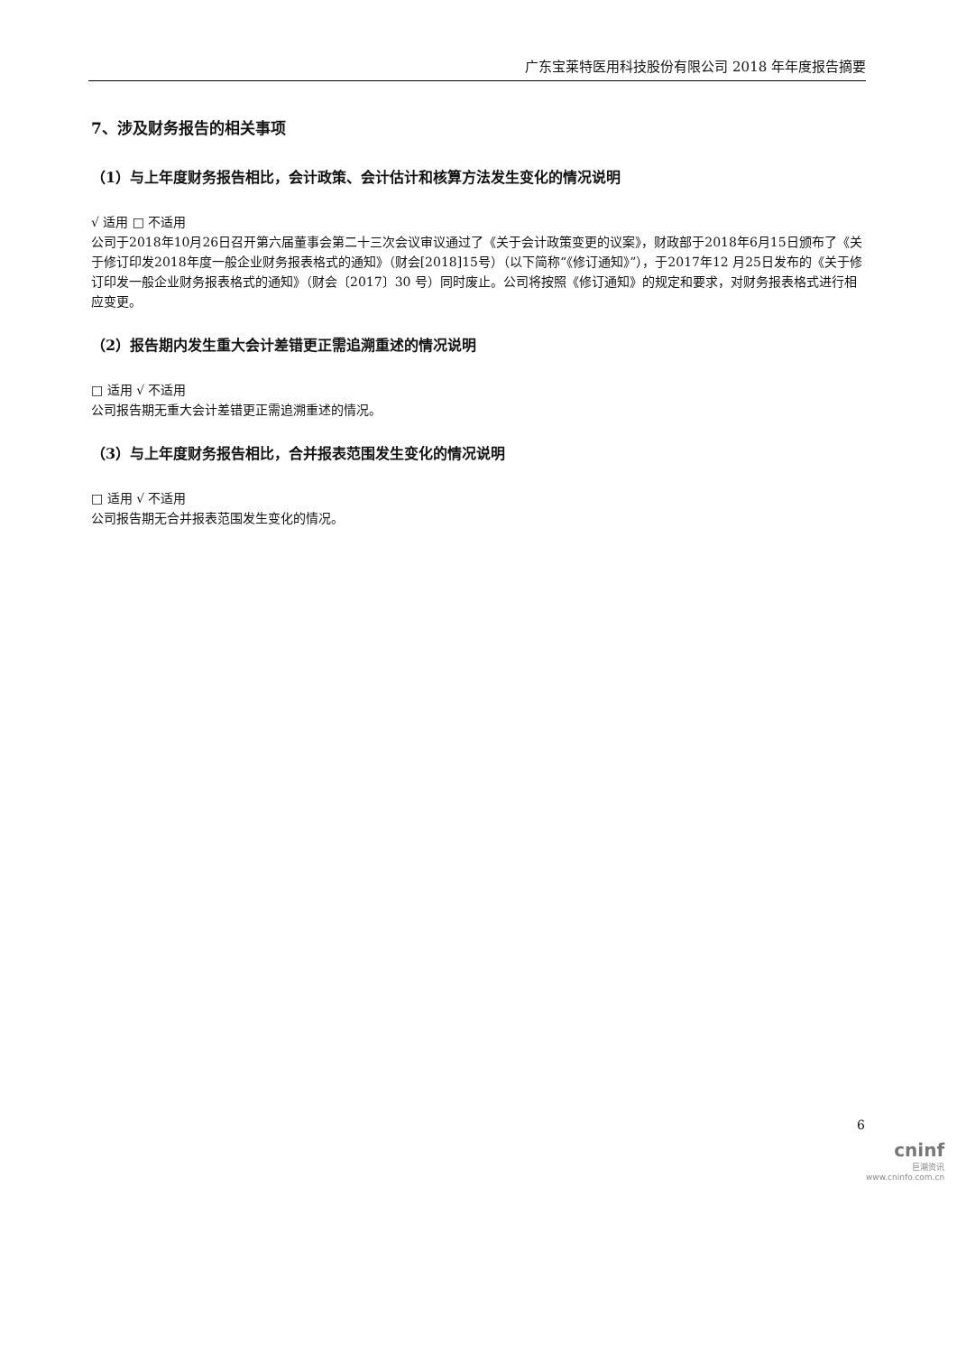广东宝莱特医用科技股份有限公司 2018 年年度报告摘要
7、涉及财务报告的相关事项
（1）与上年度财务报告相比，会计政策、会计估计和核算方法发生变化的情况说明
√ 适用 □ 不适用
公司于2018年10月26日召开第六届董事会第二十三次会议审议通过了《关于会计政策变更的议案》，财政部于2018年6月15日颁布了《关于修订印发2018年度一般企业财务报表格式的通知》（财会[2018]15号）（以下简称“《修订通知》”），于2017年12 月25日发布的《关于修订印发一般企业财务报表格式的通知》（财会〔2017〕30 号）同时废止。公司将按照《修订通知》的规定和要求，对财务报表格式进行相应变更。
（2）报告期内发生重大会计差错更正需追溯重述的情况说明
□ 适用 √ 不适用
公司报告期无重大会计差错更正需追溯重述的情况。
（3）与上年度财务报告相比，合并报表范围发生变化的情况说明
□ 适用 √ 不适用
公司报告期无合并报表范围发生变化的情况。
6
cninf
巨潮资讯
www.cninfo.com.cn